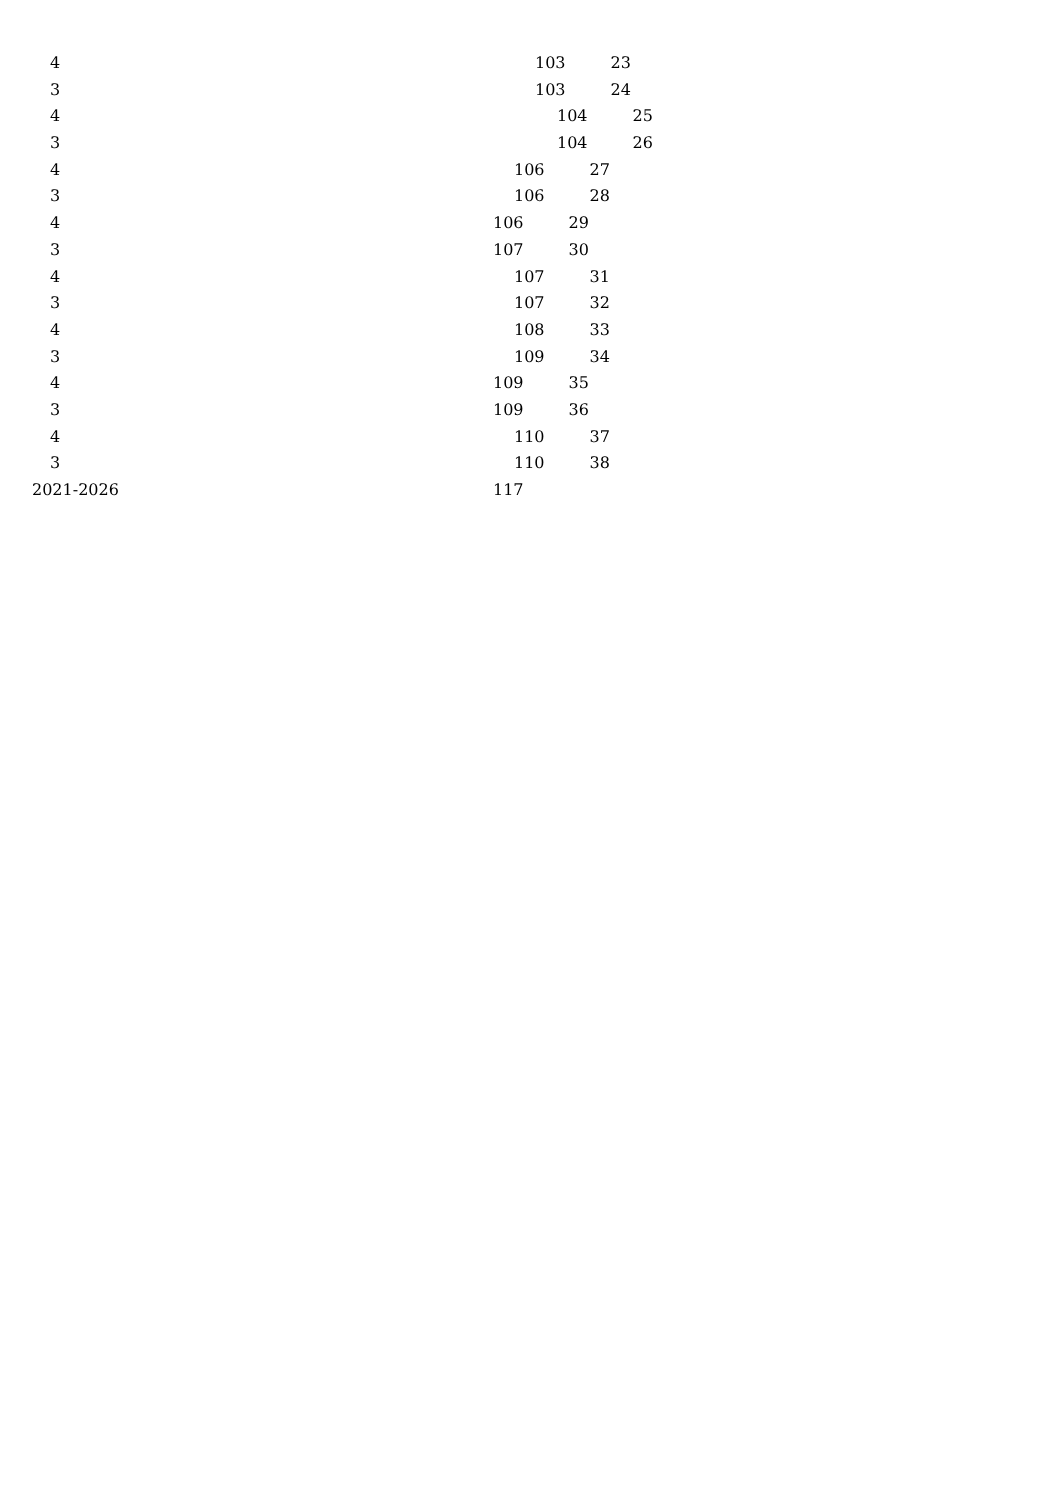4 103 23
3 103 24
4 104 25
3 104 26
4 106 27
3 106 28
4 106 29
3 107 30
4 107 31
3 107 32
4 108 33
3 109 34
4 109 35
3 109 36
4 110 37
3 110 38
2021-2026 117